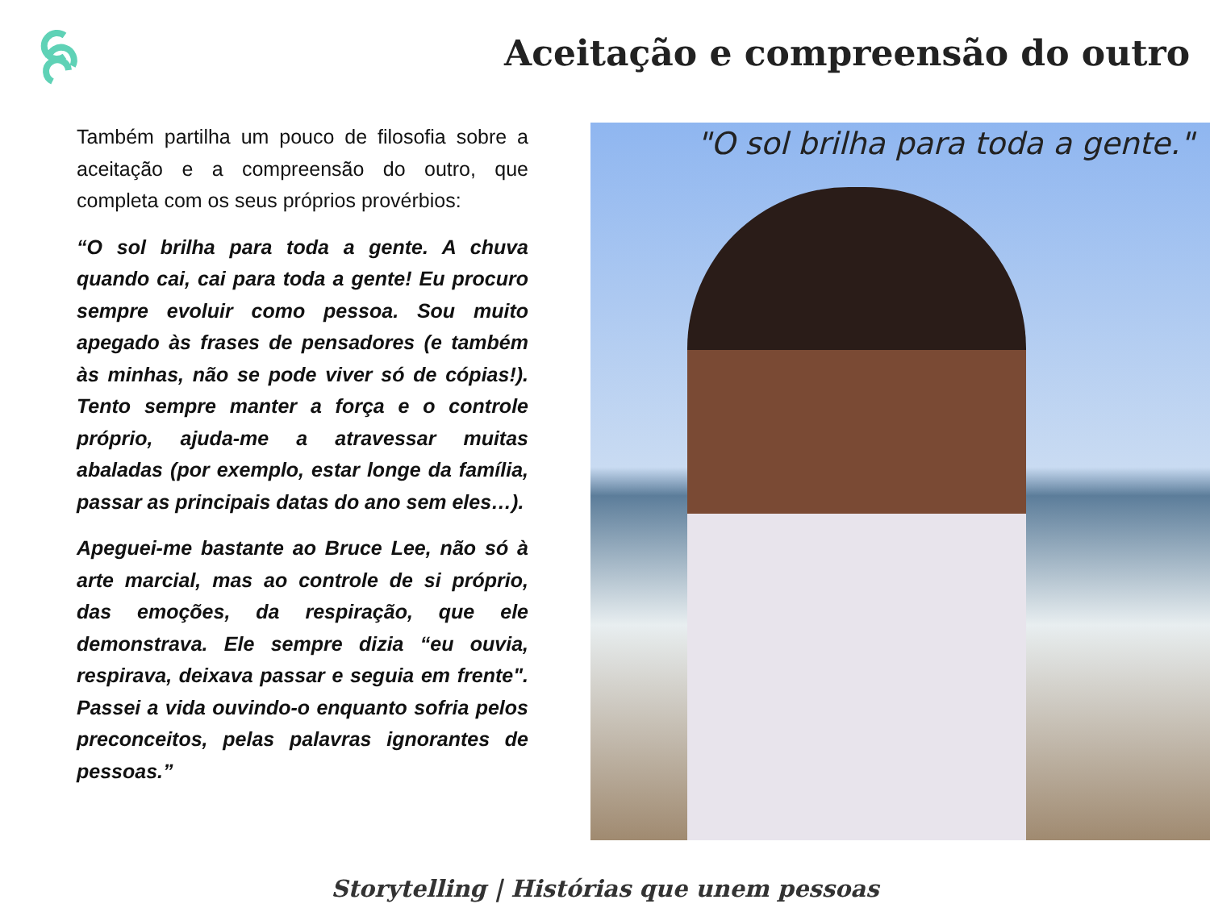Aceitação e compreensão do outro
Também partilha um pouco de filosofia sobre a aceitação e a compreensão do outro, que completa com os seus próprios provérbios:
“O sol brilha para toda a gente. A chuva quando cai, cai para toda a gente! Eu procuro sempre evoluir como pessoa. Sou muito apegado às frases de pensadores (e também às minhas, não se pode viver só de cópias!). Tento sempre manter a força e o controle próprio, ajuda-me a atravessar muitas abaladas (por exemplo, estar longe da família, passar as principais datas do ano sem eles…).
Apeguei-me bastante ao Bruce Lee, não só à arte marcial, mas ao controle de si próprio, das emoções, da respiração, que ele demonstrava. Ele sempre dizia “eu ouvia, respirava, deixava passar e seguia em frente". Passei a vida ouvindo-o enquanto sofria pelos preconceitos, pelas palavras ignorantes de pessoas.”
"O sol brilha para toda a gente."
Storytelling | Histórias que unem pessoas